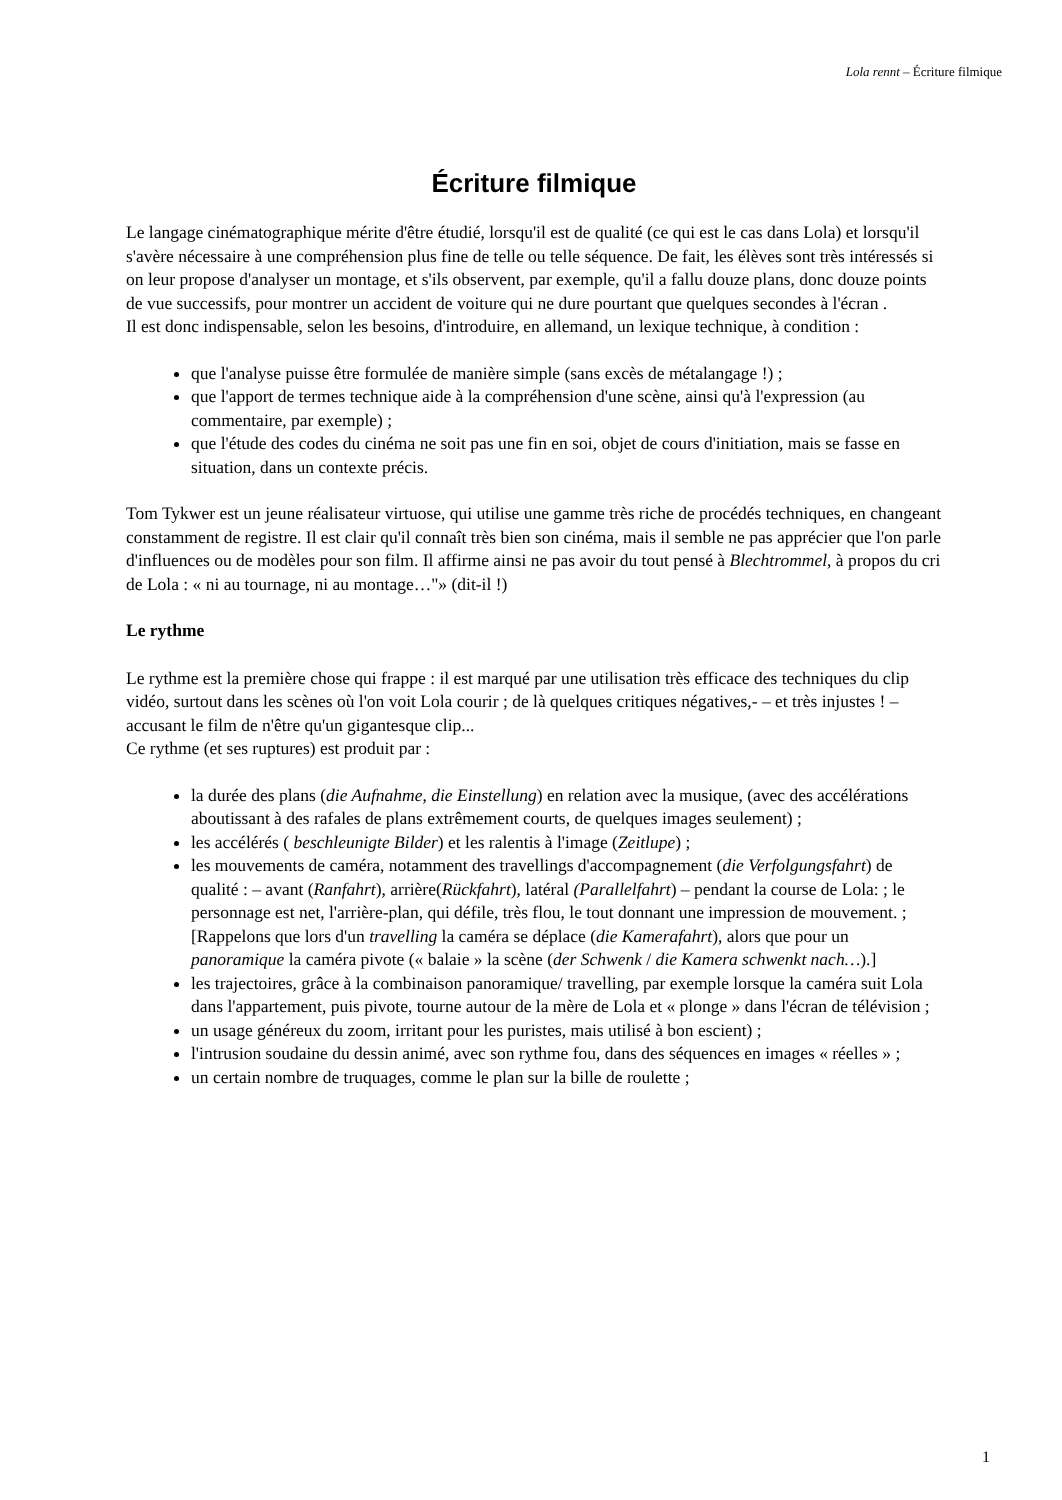Lola rennt – Écriture filmique
Écriture filmique
Le langage cinématographique mérite d'être étudié, lorsqu'il est de qualité (ce qui est le cas dans Lola) et lorsqu'il s'avère nécessaire à une compréhension plus fine de telle ou telle séquence. De fait, les élèves sont très intéressés si on leur propose d'analyser un montage, et s'ils observent, par exemple, qu'il a fallu douze plans, donc douze points de vue successifs, pour montrer un accident de voiture qui ne dure pourtant que quelques secondes à l'écran .
Il est donc indispensable, selon les besoins, d'introduire, en allemand, un lexique technique, à condition :
que l'analyse puisse être formulée de manière simple (sans excès de métalangage !) ;
que l'apport de termes technique aide à la compréhension d'une scène, ainsi qu'à l'expression (au commentaire, par exemple) ;
que l'étude des codes du cinéma ne soit pas une fin en soi, objet de cours d'initiation, mais se fasse en situation, dans un contexte précis.
Tom Tykwer est un jeune réalisateur virtuose, qui utilise une gamme très riche de procédés techniques, en changeant constamment de registre. Il est clair qu'il connaît très bien son cinéma, mais il semble ne pas apprécier que l'on parle d'influences ou de modèles pour son film. Il affirme ainsi ne pas avoir du tout pensé à Blechtrommel, à propos du cri de Lola : « ni au tournage, ni au montage…"» (dit-il !)
Le rythme
Le rythme est la première chose qui frappe : il est marqué par une utilisation très efficace des techniques du clip vidéo, surtout dans les scènes où l'on voit Lola courir ; de là quelques critiques négatives,- – et très injustes ! – accusant le film de n'être qu'un gigantesque clip...
Ce rythme (et ses ruptures) est produit par :
la durée des plans (die Aufnahme, die Einstellung) en relation avec la musique, (avec des accélérations aboutissant à des rafales de plans extrêmement courts, de quelques images seulement) ;
les accélérés ( beschleunigte Bilder) et les ralentis à l'image (Zeitlupe) ;
les mouvements de caméra, notamment des travellings d'accompagnement (die Verfolgungsfahrt) de qualité : – avant (Ranfahrt), arrière(Rückfahrt), latéral (Parallelfahrt) – pendant la course de Lola: ; le personnage est net, l'arrière-plan, qui défile, très flou, le tout donnant une impression de mouvement. ;
[Rappelons que lors d'un travelling la caméra se déplace (die Kamerafahrt), alors que pour un panoramique la caméra pivote (« balaie » la scène (der Schwenk / die Kamera schwenkt nach…).]
les trajectoires, grâce à la combinaison panoramique/ travelling, par exemple lorsque la caméra suit Lola dans l'appartement, puis pivote, tourne autour de la mère de Lola et « plonge » dans l'écran de télévision ;
un usage généreux du zoom, irritant pour les puristes, mais utilisé à bon escient) ;
l'intrusion soudaine du dessin animé, avec son rythme fou, dans des séquences en images « réelles » ;
un certain nombre de truquages, comme le plan sur la bille de roulette ;
1